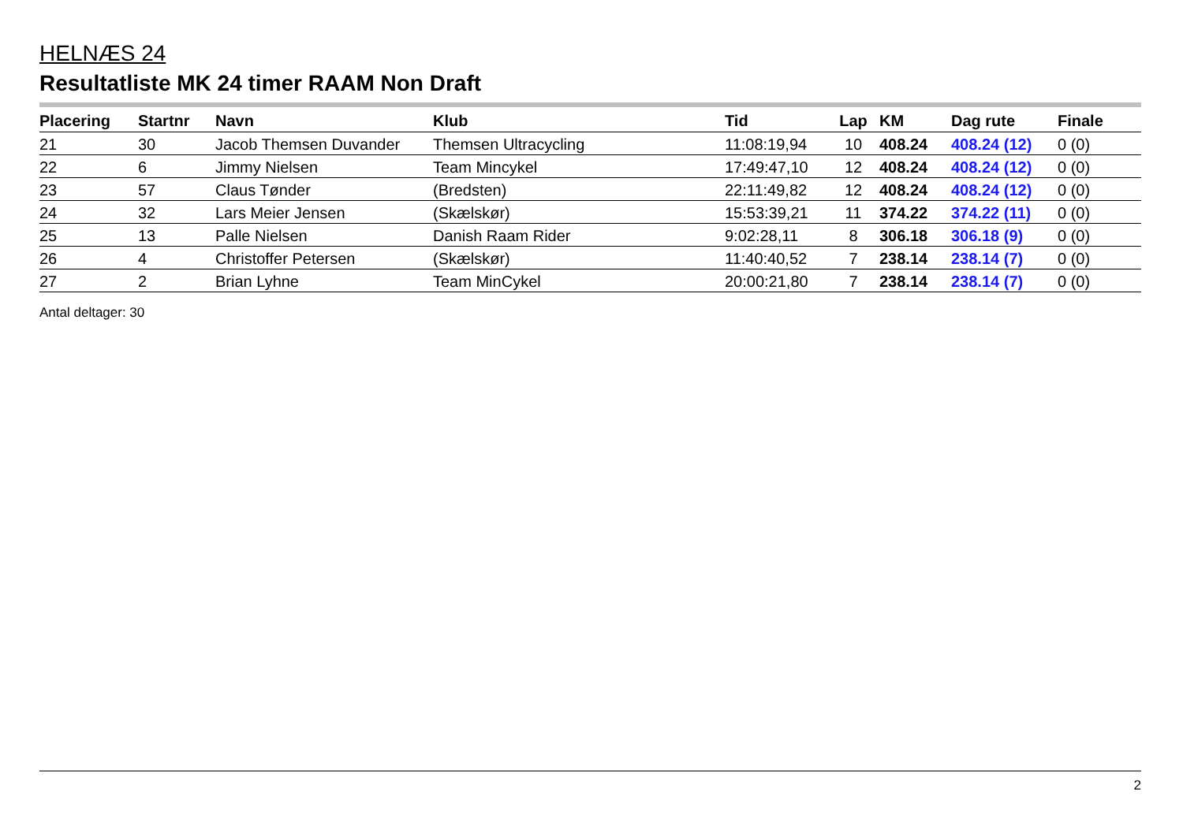HELNÆS 24
Resultatliste MK 24 timer RAAM Non Draft
| Placering | Startnr | Navn | Klub | Tid | Lap | KM | Dag rute | Finale |
| --- | --- | --- | --- | --- | --- | --- | --- | --- |
| 21 | 30 | Jacob Themsen Duvander | Themsen Ultracycling | 11:08:19,94 | 10 | 408.24 | 408.24 (12) | 0 (0) |
| 22 | 6 | Jimmy Nielsen | Team Mincykel | 17:49:47,10 | 12 | 408.24 | 408.24 (12) | 0 (0) |
| 23 | 57 | Claus Tønder | (Bredsten) | 22:11:49,82 | 12 | 408.24 | 408.24 (12) | 0 (0) |
| 24 | 32 | Lars Meier Jensen | (Skælskør) | 15:53:39,21 | 11 | 374.22 | 374.22 (11) | 0 (0) |
| 25 | 13 | Palle Nielsen | Danish Raam Rider | 9:02:28,11 | 8 | 306.18 | 306.18 (9) | 0 (0) |
| 26 | 4 | Christoffer Petersen | (Skælskør) | 11:40:40,52 | 7 | 238.14 | 238.14 (7) | 0 (0) |
| 27 | 2 | Brian Lyhne | Team MinCykel | 20:00:21,80 | 7 | 238.14 | 238.14 (7) | 0 (0) |
Antal deltager: 30
2